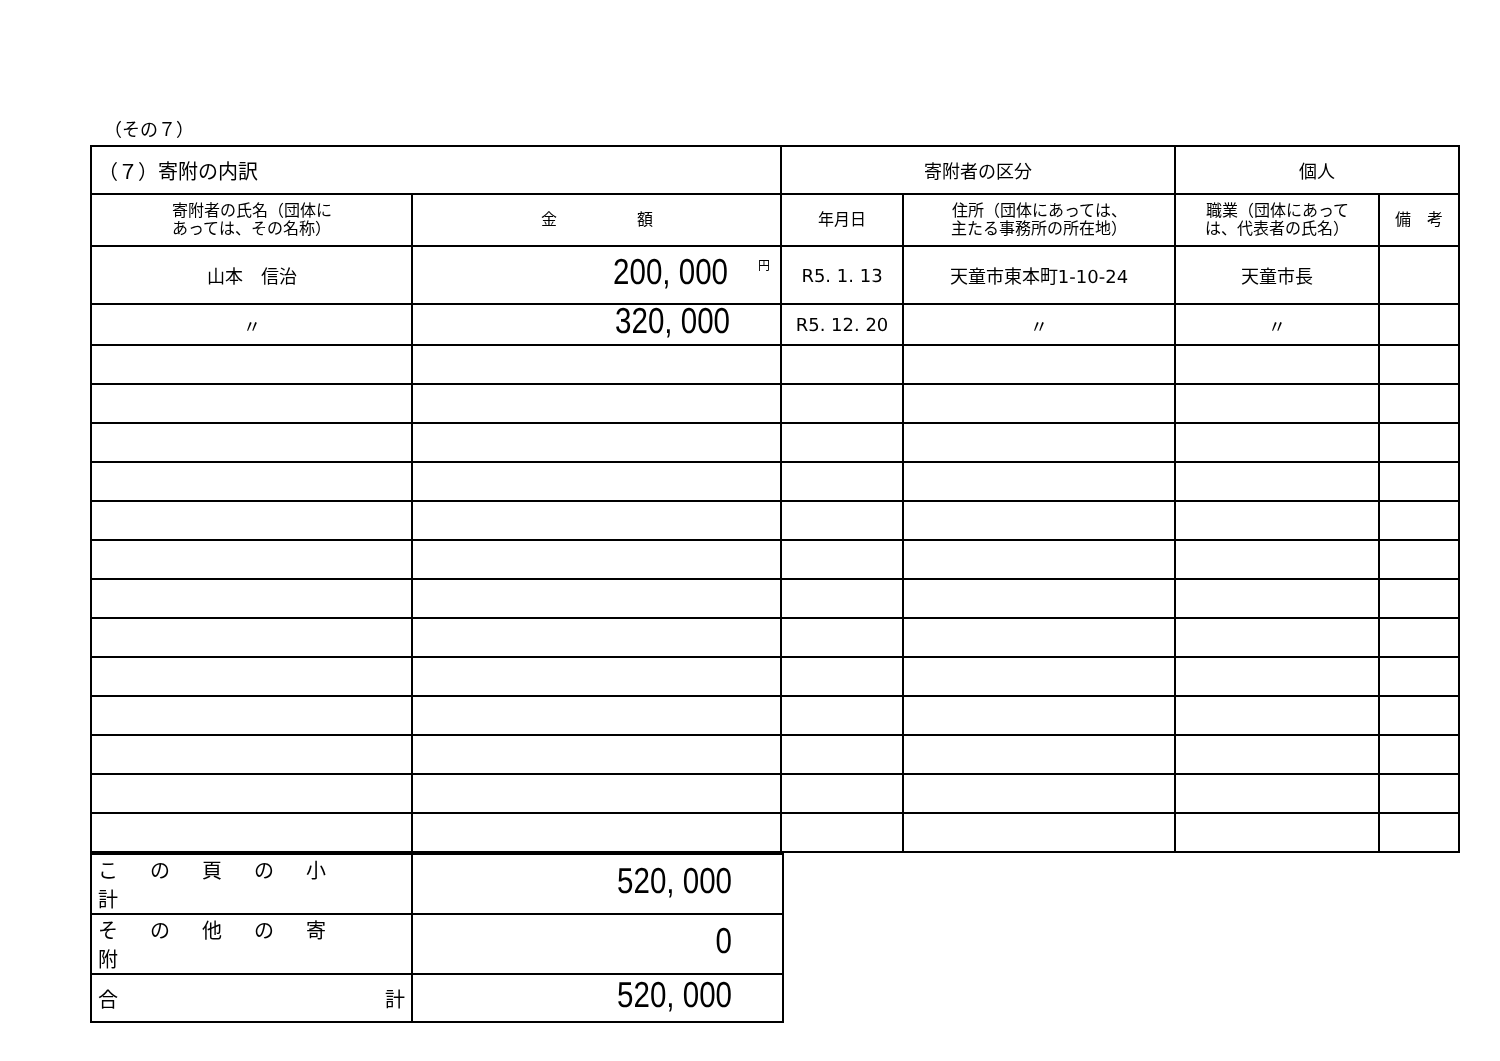（その７）
| （７）寄附の内訳 | | 寄附者の区分 | | 個人 | |
| 寄附者の氏名（団体に あっては、その名称） | 金 額 | 年月日 | 住所（団体にあっては、 主たる事務所の所在地） | 職業（団体にあって は、代表者の氏名） | 備 考 |
| 山本 信治 | 200, 000 円 | R5. 1. 13 | 天童市東本町1-10-24 | 天童市長 | |
| 〃 | 320, 000 | R5. 12. 20 | 〃 | 〃 | |
| この頁の小計 | 520, 000 |
| その他の寄附 | 0 |
| 合 計 | 520, 000 |